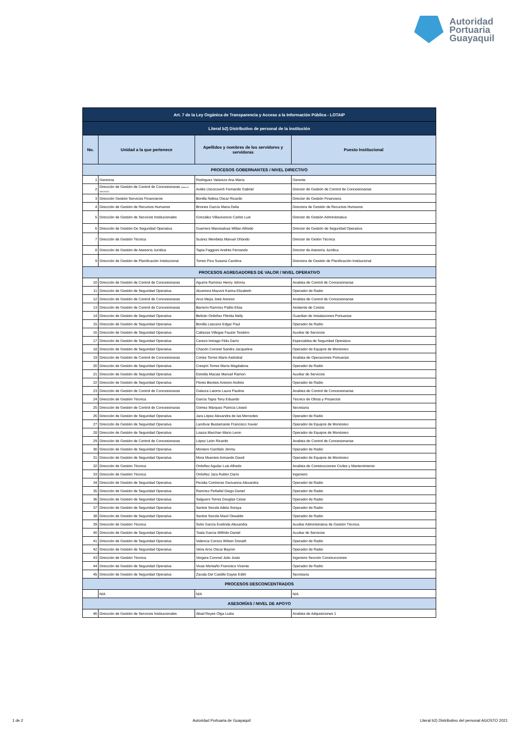Autoridad
Portuaria
Guayaquil
| Art. 7 de la Ley Orgánica de Transparencia y Acceso a la Información Pública - LOTAIP | | | |
| Literal b2) Distributivo de personal de la institución | | | |
| No. | Unidad a la que pertenece | Apellidos y nombres de los servidores y servidoras | Puesto Institucional |
| PROCESOS GOBERNANTES / NIVEL DIRECTIVO | | | |
| 1 | Gerencia | Rodriguez Valarezo Ana María | Gerente |
| 2 | Dirección de Gestión de Control de Concesionaras (hasta el 28/07/2021 | Avilés Uscocovich Fernando Gabriel | Director de Gestión de Control de Concesionarias |
| 3 | Dirección Gestión Servicios Financieros | Bonilla Noboa Oscar Ricardo | Director de Gestión Financiera |
| 4 | Dirección de Gestión de Recursos Humanos | Briones García Maria Delia | Directora de Gestión de Recursos Humanos |
| 5 | Dirección de Gestión de Servicios Institucionales | González Villavicencio Carlos Luis | Director de Gestión Administrativa |
| 6 | Dirección de Gestión De Seguridad Operativa | Guerrero Manosalvas Willan Alfredo | Director de Gestión de Seguridad Operativa |
| 7 | Dirección de Gestión Técnica | Suárez Mendieta Manuel Orlando | Director de Getión Técnica |
| 8 | Dirección de Gestión de Asesoría Jurídica | Tapia Faggioni Andrés Fernando | Director de Asesoría Jurídica |
| 9 | Dirección de Gestión de Planificación Institucional | Torres Pico Susana Carolina | Directora de Gestión de Planificación Institucional |
| PROCESOS AGREGADORES DE VALOR / NIVEL OPERATIVO | | | |
| 10 | Dirección de Gestión de Control de Concesionaras | Aguirre Ramírez Henry Johnny | Analista de Control de Concesionarias |
| 11 | Dirección de Gestión de Seguridad Operativa | Alzamora Mazzini Karina Elizabeth | Operador de Radio |
| 12 | Dirección de Gestión de Control de Concesionaras | Arce Mejía José Antonio | Analista de Control de Concesionarias |
| 13 | Dirección de Gestión de Control de Concesionaras | Barreiro Ramírez Pablo Elías | Asistente de Costos |
| 14 | Dirección de Gestión de Seguridad Operativa | Beltrán Ordoñez Flérida Nelly | Guardian de Instalaciones Portuarias |
| 15 | Dirección de Gestión de Seguridad Operativa | Bonilla Lascano Edgar Paul | Operador de Radio |
| 16 | Dirección de Gestión de Seguridad Operativa | Cabezas Villegas Fausto Teodoro | Auxiliar de Servicios |
| 17 | Dirección de Gestión de Seguridad Operativa | Cerezo Intriago Félix Darío | Especialista de Seguridad Operativa |
| 18 | Dirección de Gestión de Seguridad Operativa | Chacón Coronel Sandra Jacqueline | Operador de Equipos de Monitoreo |
| 19 | Dirección de Gestión de Control de Concesionaras | Cortes Torres Mario Asdrúbal | Analista de Operaciones Portuarias |
| 20 | Dirección de Gestión de Seguridad Operativa | Crespín Torres María Magdalena | Operador de Radio |
| 21 | Dirección de Gestión de Seguridad Operativa | Estrella Macias Manuel Ramon | Auxiliar de Servicios |
| 22 | Dirección de Gestión de Seguridad Operativa | Flores Benites Antonio Andrés | Operador de Radio |
| 23 | Dirección de Gestión de Control de Concesionaras | Galarza Latorre Laura Paulina | Analista de Control de Concesionarias |
| 24 | Dirección de Gestión Técnica | García Tapia Tony Eduardo | Técnico de Obras y Proyectos |
| 25 | Dirección de Gestión de Control de Concesionaras | Gómez Márquez Patricia Lissett | Secretaria |
| 26 | Dirección de Gestión de Seguridad Operativa | Jara López Alexandra de las Mercedes | Operador de Radio |
| 27 | Dirección de Gestión de Seguridad Operativa | Landívar Bustamante Francisco Xavier | Operador de Equipos de Monitoreo |
| 28 | Dirección de Gestión de Seguridad Operativa | Loaiza Marchan Mario Lenin | Operador de Equipos de Monitoreo |
| 29 | Dirección de Gestión de Control de Concesionaras | López León Ricardo | Analista de Control de Concesionarias |
| 30 | Dirección de Gestión de Seguridad Operativa | Montero Garófalo Jimmy | Operador de Radio |
| 31 | Dirección de Gestión de Seguridad Operativa | Mora Muentes Armando David | Operador de Equipos de Monitoreo |
| 32 | Dirección de Gestión Técnica | Ordoñez Aguilar Luis Alfredo | Analista de Construcciones Civiles y Mantenimiento |
| 33 | Dirección de Gestión Técnica | Ordoñez Jara Rubén Darío | Ingeniero |
| 34 | Dirección de Gestión de Seguridad Operativa | Peralta Contreras Geovanna Alexandra | Operador de Radio |
| 35 | Dirección de Gestión de Seguridad Operativa | Ramírez Peñafiel Diego Daniel | Operador de Radio |
| 36 | Dirección de Gestión de Seguridad Operativa | Salguero Torres Douglas César | Operador de Radio |
| 37 | Dirección de Gestión de Seguridad Operativa | Santos Socola Adela Soraya | Operador de Radio |
| 38 | Dirección de Gestión de Seguridad Operativa | Santos Socola Mavil Oswaldo | Operador de Radio |
| 39 | Dirección de Gestión Técnica | Solís García Evelinda Alexandra | Auxiliar Administrativa de Gestión Técnica |
| 40 | Dirección de Gestión de Seguridad Operativa | Toala García Wilfrido Daniel | Auxiliar de Servicios |
| 41 | Dirección de Gestión de Seguridad Operativa | Valencia Corozo Wilson Donald | Operador de Radio |
| 42 | Dirección de Gestión de Seguridad Operativa | Veira Arce Oscar Bayron | Operador de Radio |
| 43 | Dirección de Gestión Técnica | Vergara Coronel Julio Justo | Ingeniero Sección Construcciones |
| 44 | Dirección de Gestión de Seguridad Operativa | Vivas Montaño Francisco Vicente | Operador de Radio |
| 45 | Dirección de Gestión de Seguridad Operativa | Zavala Del Castillo Dayse Edith | Secretaria |
| PROCESOS DESCONCENTRADOS | | | |
| | N/A | N/A | N/A |
| ASESORÍAS / NIVEL DE APOYO | | | |
| 46 | Dirección de Gestión de Servicios Institucionales | Abad Reyes Olga Liuba | Analista de Adquisiciones 1 |
1 de 2 Autoridad Portuaria de Guayaquil Literal b2) Distributivo del personal AGOSTO 2021